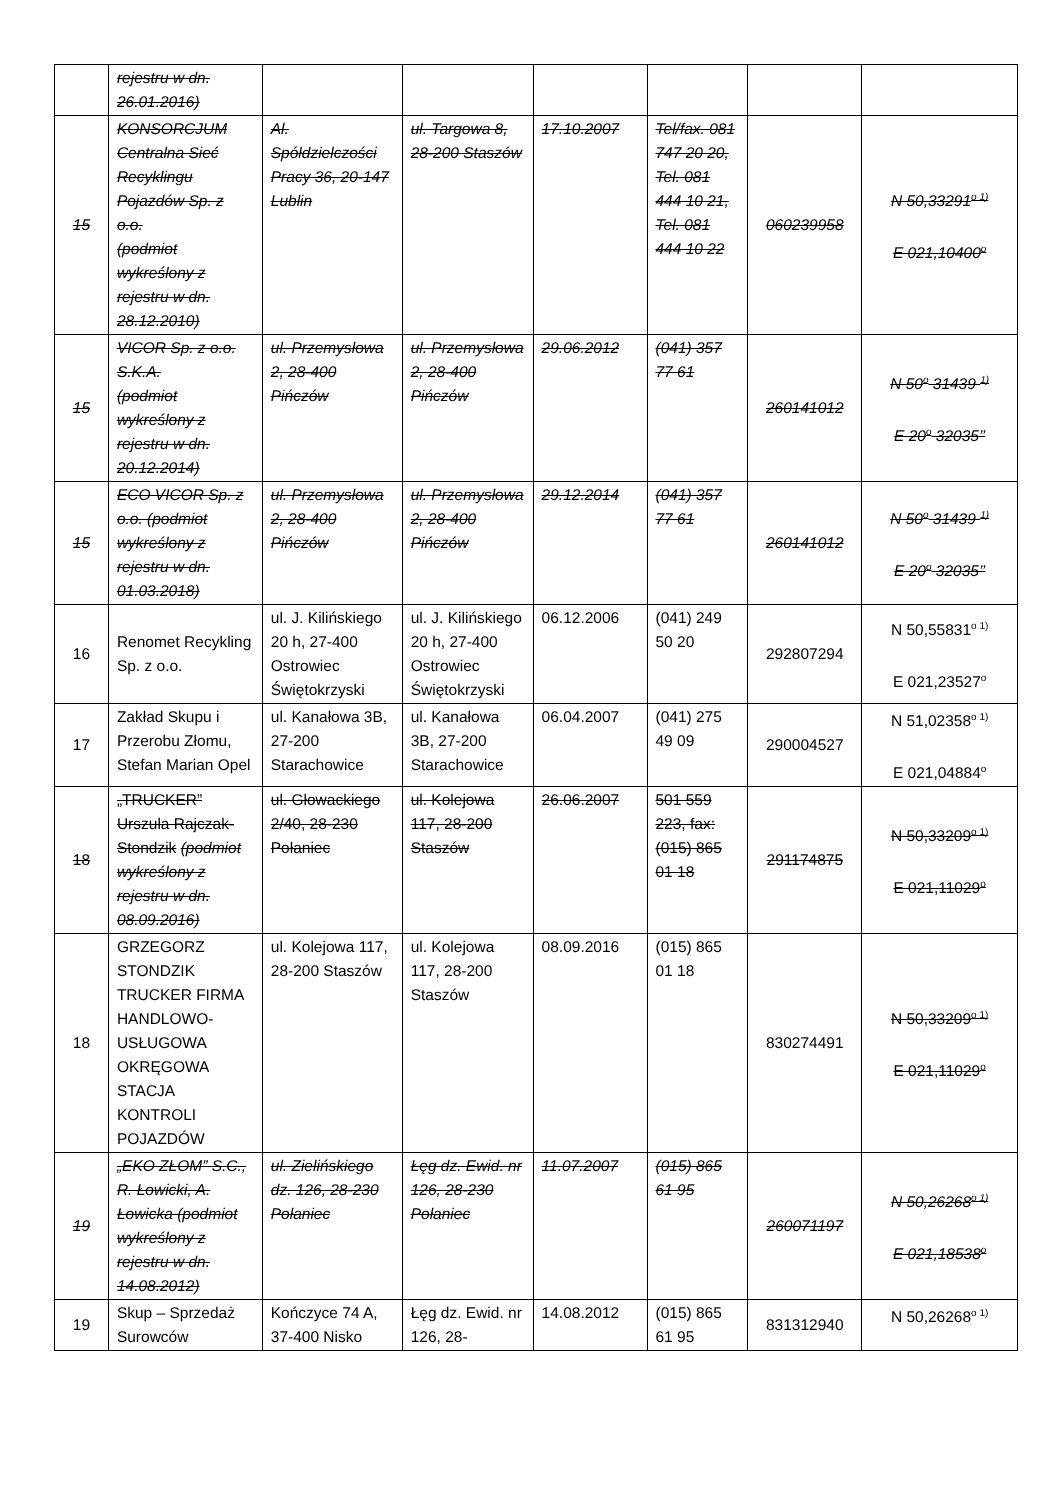| | rejestru w dn. 26.01.2016) | | | | | | |
| 15 | KONSORCJUM Centralna Sieć Recyklingu Pojazdów Sp. z o.o. (podmiot wykreślony z rejestru w dn. 28.12.2010) | Al. Spółdzielczości Pracy 36, 20-147 Lublin | ul. Targowa 8, 28-200 Staszów | 17.10.2007 | Tel/fax. 081 747 20 20, Tel. 081 444 10 21, Tel. 081 444 10 22 | 060239958 | N 50,33291<sup>o 1)</sup> E 021,10400<sup>o</sup> |
| 15 | VICOR Sp. z o.o. S.K.A. (podmiot wykreślony z rejestru w dn. 20.12.2014) | ul. Przemysłowa 2, 28-400 Pińczów | ul. Przemysłowa 2, 28-400 Pińczów | 29.06.2012 | (041) 357 77 61 | 260141012 | N 50<sup>o</sup> 31439 <sup>1)</sup> E 20<sup>o</sup> 32035’’ |
| 15 | ECO VICOR Sp. z o.o. (podmiot wykreślony z rejestru w dn. 01.03.2018) | ul. Przemysłowa 2, 28-400 Pińczów | ul. Przemysłowa 2, 28-400 Pińczów | 29.12.2014 | (041) 357 77 61 | 260141012 | N 50<sup>o</sup> 31439 <sup>1)</sup> E 20<sup>o</sup> 32035’’ |
| 16 | Renomet Recykling Sp. z o.o. | ul. J. Kilińskiego 20 h, 27-400 Ostrowiec Świętokrzyski | ul. J. Kilińskiego 20 h, 27-400 Ostrowiec Świętokrzyski | 06.12.2006 | (041) 249 50 20 | 292807294 | N 50,55831<sup>o 1)</sup> E 021,23527<sup>o</sup> |
| 17 | Zakład Skupu i Przerobu Złomu, Stefan Marian Opel | ul. Kanałowa 3B, 27-200 Starachowice | ul. Kanałowa 3B, 27-200 Starachowice | 06.04.2007 | (041) 275 49 09 | 290004527 | N 51,02358<sup>o 1)</sup> E 021,04884<sup>o</sup> |
| 18 | „TRUCKER” Urszula Rajczak-Stondzik (podmiot wykreślony z rejestru w dn. 08.09.2016) | ul. Głowackiego 2/40, 28-230 Połaniec | ul. Kolejowa 117, 28-200 Staszów | 26.06.2007 | 501 559 223, fax: (015) 865 01 18 | 291174875 | N 50,33209<sup>o 1)</sup> E 021,11029<sup>o</sup> |
| 18 | GRZEGORZ STONDZIK TRUCKER FIRMA HANDLOWO-USŁUGOWA OKRĘGOWA STACJA KONTROLI POJAZDÓW | ul. Kolejowa 117, 28-200 Staszów | ul. Kolejowa 117, 28-200 Staszów | 08.09.2016 | (015) 865 01 18 | 830274491 | N 50,33209<sup>o 1)</sup> E 021,11029<sup>o</sup> |
| 19 | „EKO ZŁOM” S.C., R. Łowicki, A. Łowicka (podmiot wykreślony z rejestru w dn. 14.08.2012) | ul. Zielińskiego dz. 126, 28-230 Połaniec | Łęg dz. Ewid. nr 126, 28-230 Połaniec | 11.07.2007 | (015) 865 61 95 | 260071197 | N 50,26268<sup>o 1)</sup> E 021,18538<sup>o</sup> |
| 19 | Skup – Sprzedaż Surowców | Kończyce 74 A, 37-400 Nisko | Łęg dz. Ewid. nr 126, 28- | 14.08.2012 | (015) 865 61 95 | 831312940 | N 50,26268<sup>o 1)</sup> |